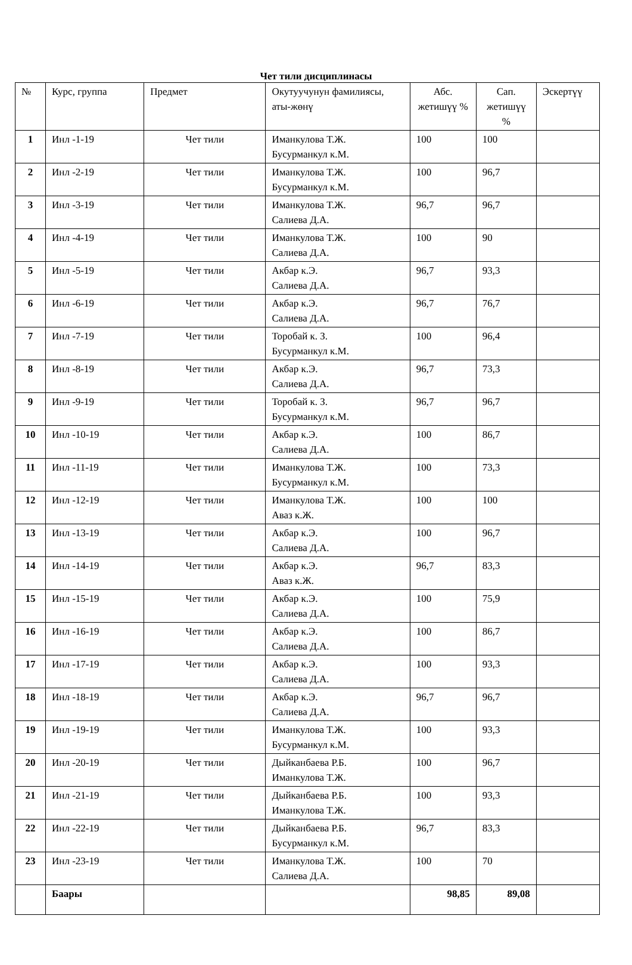Чет тили дисциплинасы
| № | Курс, группа | Предмет | Окутуучунун фамилиясы, аты-жөнү | Абс. жетишүү % | Сап. жетишүү % | Эскертүү |
| --- | --- | --- | --- | --- | --- | --- |
| 1 | Инл -1-19 | Чет тили | Иманкулова Т.Ж. Бусурманкул к.М. | 100 | 100 | |
| 2 | Инл -2-19 | Чет тили | Иманкулова Т.Ж. Бусурманкул к.М. | 100 | 96,7 | |
| 3 | Инл -3-19 | Чет тили | Иманкулова Т.Ж. Салиева Д.А. | 96,7 | 96,7 | |
| 4 | Инл -4-19 | Чет тили | Иманкулова Т.Ж. Салиева Д.А. | 100 | 90 | |
| 5 | Инл -5-19 | Чет тили | Акбар к.Э. Салиева Д.А. | 96,7 | 93,3 | |
| 6 | Инл -6-19 | Чет тили | Акбар к.Э. Салиева Д.А. | 96,7 | 76,7 | |
| 7 | Инл -7-19 | Чет тили | Торобай к. З. Бусурманкул к.М. | 100 | 96,4 | |
| 8 | Инл -8-19 | Чет тили | Акбар к.Э. Салиева Д.А. | 96,7 | 73,3 | |
| 9 | Инл -9-19 | Чет тили | Торобай к. З. Бусурманкул к.М. | 96,7 | 96,7 | |
| 10 | Инл -10-19 | Чет тили | Акбар к.Э. Салиева Д.А. | 100 | 86,7 | |
| 11 | Инл -11-19 | Чет тили | Иманкулова Т.Ж. Бусурманкул к.М. | 100 | 73,3 | |
| 12 | Инл -12-19 | Чет тили | Иманкулова Т.Ж. Аваз к.Ж. | 100 | 100 | |
| 13 | Инл -13-19 | Чет тили | Акбар к.Э. Салиева Д.А. | 100 | 96,7 | |
| 14 | Инл -14-19 | Чет тили | Акбар к.Э. Аваз к.Ж. | 96,7 | 83,3 | |
| 15 | Инл -15-19 | Чет тили | Акбар к.Э. Салиева Д.А. | 100 | 75,9 | |
| 16 | Инл -16-19 | Чет тили | Акбар к.Э. Салиева Д.А. | 100 | 86,7 | |
| 17 | Инл -17-19 | Чет тили | Акбар к.Э. Салиева Д.А. | 100 | 93,3 | |
| 18 | Инл -18-19 | Чет тили | Акбар к.Э. Салиева Д.А. | 96,7 | 96,7 | |
| 19 | Инл -19-19 | Чет тили | Иманкулова Т.Ж. Бусурманкул к.М. | 100 | 93,3 | |
| 20 | Инл -20-19 | Чет тили | Дыйканбаева Р.Б. Иманкулова Т.Ж. | 100 | 96,7 | |
| 21 | Инл -21-19 | Чет тили | Дыйканбаева Р.Б. Иманкулова Т.Ж. | 100 | 93,3 | |
| 22 | Инл -22-19 | Чет тили | Дыйканбаева Р.Б. Бусурманкул к.М. | 96,7 | 83,3 | |
| 23 | Инл -23-19 | Чет тили | Иманкулова Т.Ж. Салиева Д.А. | 100 | 70 | |
| | Баары | | | 98,85 | 89,08 | |